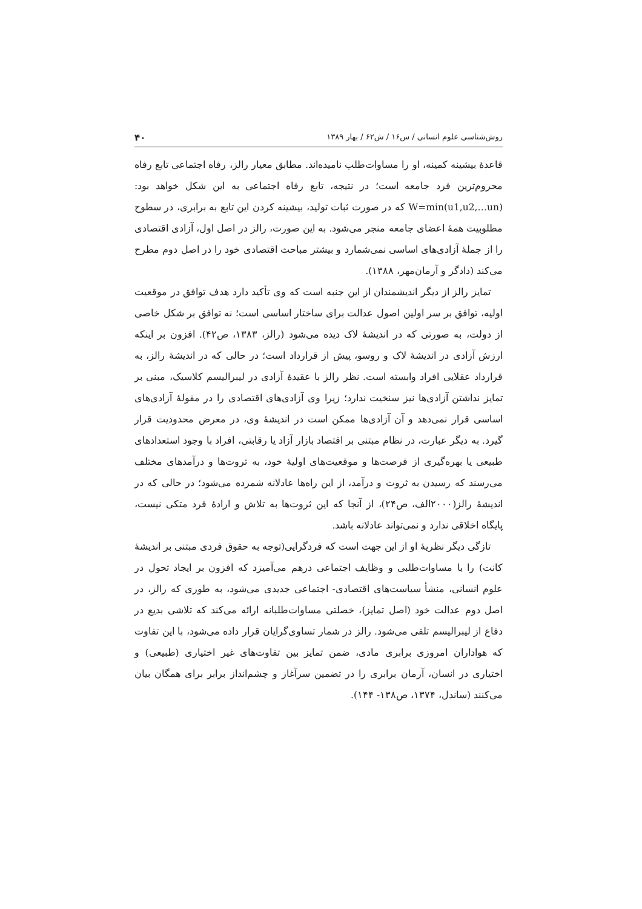روش‌شناسی علوم انسانی / س۱۶ / ش۶۲ / بهار ۱۳۸۹ ۴۰
قاعدهٔ بیشینه کمینه، او را مساوات‌طلب نامیده‌اند. مطابق معیار رالز، رفاه اجتماعی تابع رفاه محروم‌ترین فرد جامعه است؛ در نتیجه، تابع رفاه اجتماعی به این شکل خواهد بود: W=min(u1,u2,…un) که در صورت ثبات تولید، بیشینه کردن این تابع به برابری، در سطوح مطلوبیت همهٔ اعضای جامعه منجر می‌شود. به این صورت، رالز در اصل اول، آزادی اقتصادی را از جملهٔ آزادی‌های اساسی نمی‌شمارد و بیشتر مباحث اقتصادی خود را در اصل دوم مطرح می‌کند (دادگر و آرمان‌مهر، ۱۳۸۸).
تمایز رالز از دیگر اندیشمندان از این جنبه است که وی تأکید دارد هدف توافق در موقعیت اولیه، توافق بر سر اولین اصول عدالت برای ساختار اساسی است؛ نه توافق بر شکل خاصی از دولت، به صورتی که در اندیشهٔ لاک دیده می‌شود (رالز، ۱۳۸۳، ص۴۲). افزون بر اینکه ارزش آزادی در اندیشهٔ لاک و روسو، پیش از قرارداد است؛ در حالی که در اندیشهٔ رالز، به قرارداد عقلایی افراد وابسته است. نظر رالز با عقیدهٔ آزادی در لیبرالیسم کلاسیک، مبنی بر تمایز نداشتن آزادی‌ها نیز سنخیت ندارد؛ زیرا وی آزادی‌های اقتصادی را در مقولهٔ آزادی‌های اساسی قرار نمی‌دهد و آن آزادی‌ها ممکن است در اندیشهٔ وی، در معرض محدودیت قرار گیرد. به دیگر عبارت، در نظام مبتنی بر اقتصاد بازار آزاد یا رقابتی، افراد با وجود استعدادهای طبیعی یا بهره‌گیری از فرصت‌ها و موقعیت‌های اولیهٔ خود، به ثروت‌ها و درآمدهای مختلف می‌رسند که رسیدن به ثروت و درآمد، از این راه‌ها عادلانه شمرده می‌شود؛ در حالی که در اندیشهٔ رالز(۲۰۰۰الف، ص۲۴)، از آنجا که این ثروت‌ها به تلاش و ارادهٔ فرد متکی نیست، پایگاه اخلاقی ندارد و نمی‌تواند عادلانه باشد.
تازگی دیگر نظریهٔ او از این جهت است که فردگرایی(توجه به حقوق فردی مبتنی بر اندیشهٔ کانت) را با مساوات‌طلبی و وظایف اجتماعی درهم می‌آمیزد که افزون بر ایجاد تحول در علوم انسانی، منشأ سیاست‌های اقتصادی- اجتماعی جدیدی می‌شود، به طوری که رالز، در اصل دوم عدالت خود (اصل تمایز)، خصلتی مساوات‌طلبانه ارائه می‌کند که تلاشی بدیع در دفاع از لیبرالیسم تلقی می‌شود. رالز در شمار تساوی‌گرایان قرار داده می‌شود، با این تفاوت که هواداران امروزی برابری مادی، ضمن تمایز بین تفاوت‌های غیر اختیاری (طبیعی) و اختیاری در انسان، آرمان برابری را در تضمین سرآغاز و چشم‌انداز برابر برای همگان بیان می‌کنند (ساندل، ۱۳۷۴، ص۱۳۸- ۱۴۴).